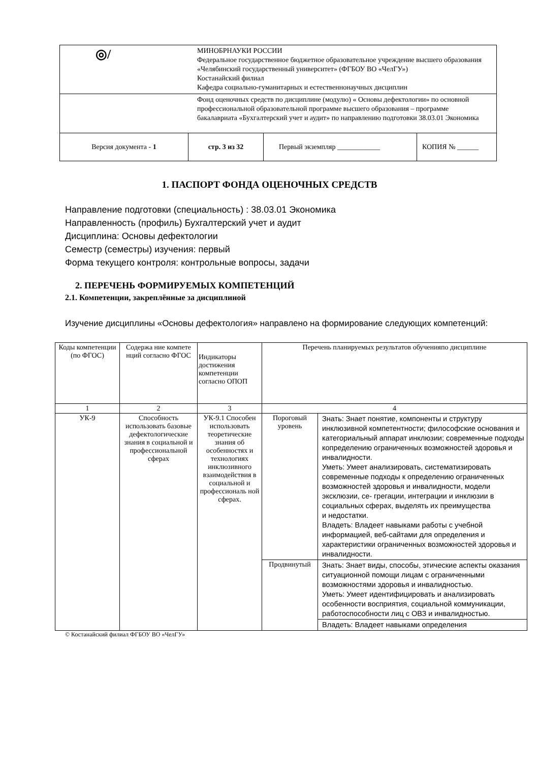| ◎/ МИНОБРНАУКИ РОССИИ Федеральное государственное бюджетное образовательное учреждение высшего образования «Челябинский государственный университет» (ФГБОУ ВО «ЧелГУ») Костанайский филиал Кафедра социально-гуманитарных и естественнонаучных дисциплин | | | |
| Фонд оценочных средств по дисциплине (модулю) « Основы дефектологии» по основной профессиональной образовательной программе высшего образования – программе бакалавриата «Бухгалтерский учет и аудит» по направлению подготовки 38.03.01 Экономика | | | |
| Версия документа - 1 | стр. 3 из 32 | Первый экземпляр ____________ | КОПИЯ № ______ |
1. ПАСПОРТ ФОНДА ОЦЕНОЧНЫХ СРЕДСТВ
Направление подготовки (специальность) : 38.03.01 Экономика
Направленность (профиль) Бухгалтерский учет и аудит
Дисциплина: Основы дефектологии
Семестр (семестры) изучения: первый
Форма текущего контроля: контрольные вопросы, задачи
2. ПЕРЕЧЕНЬ ФОРМИРУЕМЫХ КОМПЕТЕНЦИЙ
2.1. Компетенции, закреплённые за дисциплиной
Изучение дисциплины «Основы дефектология» направлено на формирование следующих компетенций:
| Коды компетенции (по ФГОС) | Содержа ние компете нций согласно ФГОС | Индикаторы достижения компетенции согласно ОПОП | Перечень планируемых результатов обученияпо дисциплине | |
| 1 | 2 | 3 | 4 | |
| УК-9 | Способность использовать базовые дефектологические знания в социальной и профессиональной сферах | УК-9.1 Способен использовать теоретические знания об особенностях и технологиях инклюзивного взаимодействия в социальной и профессиональ ной сферах. | Пороговый уровень | Знать: Знает понятие, компоненты и структуру инклюзивной компетентности; философские основания и категориальный аппарат инклюзии; современные подходы копределению ограниченных возможностей здоровья и инвалидности. Уметь: Умеет анализировать, систематизировать современные подходы к определению ограниченных возможностей здоровья и инвалидности, модели эксклюзии, се- грегации, интеграции и инклюзии в социальных сферах, выделять их преимущества и недостатки. Владеть: Владеет навыками работы с учебной информацией, веб-сайтами для определения и характеристики ограниченных возможностей здоровья и инвалидности. |
| | | | Продвинутый | Знать: Знает виды, способы, этические аспекты оказания ситуационной помощи лицам с ограниченными возможностями здоровья и инвалидностью. Уметь: Умеет идентифицировать и анализировать особенности восприятия, социальной коммуникации, работоспособности лиц с ОВЗ и инвалидностью. |
| | | | | Владеть: Владеет навыками определения |
© Костанайский филиал ФГБОУ ВО «ЧелГУ»